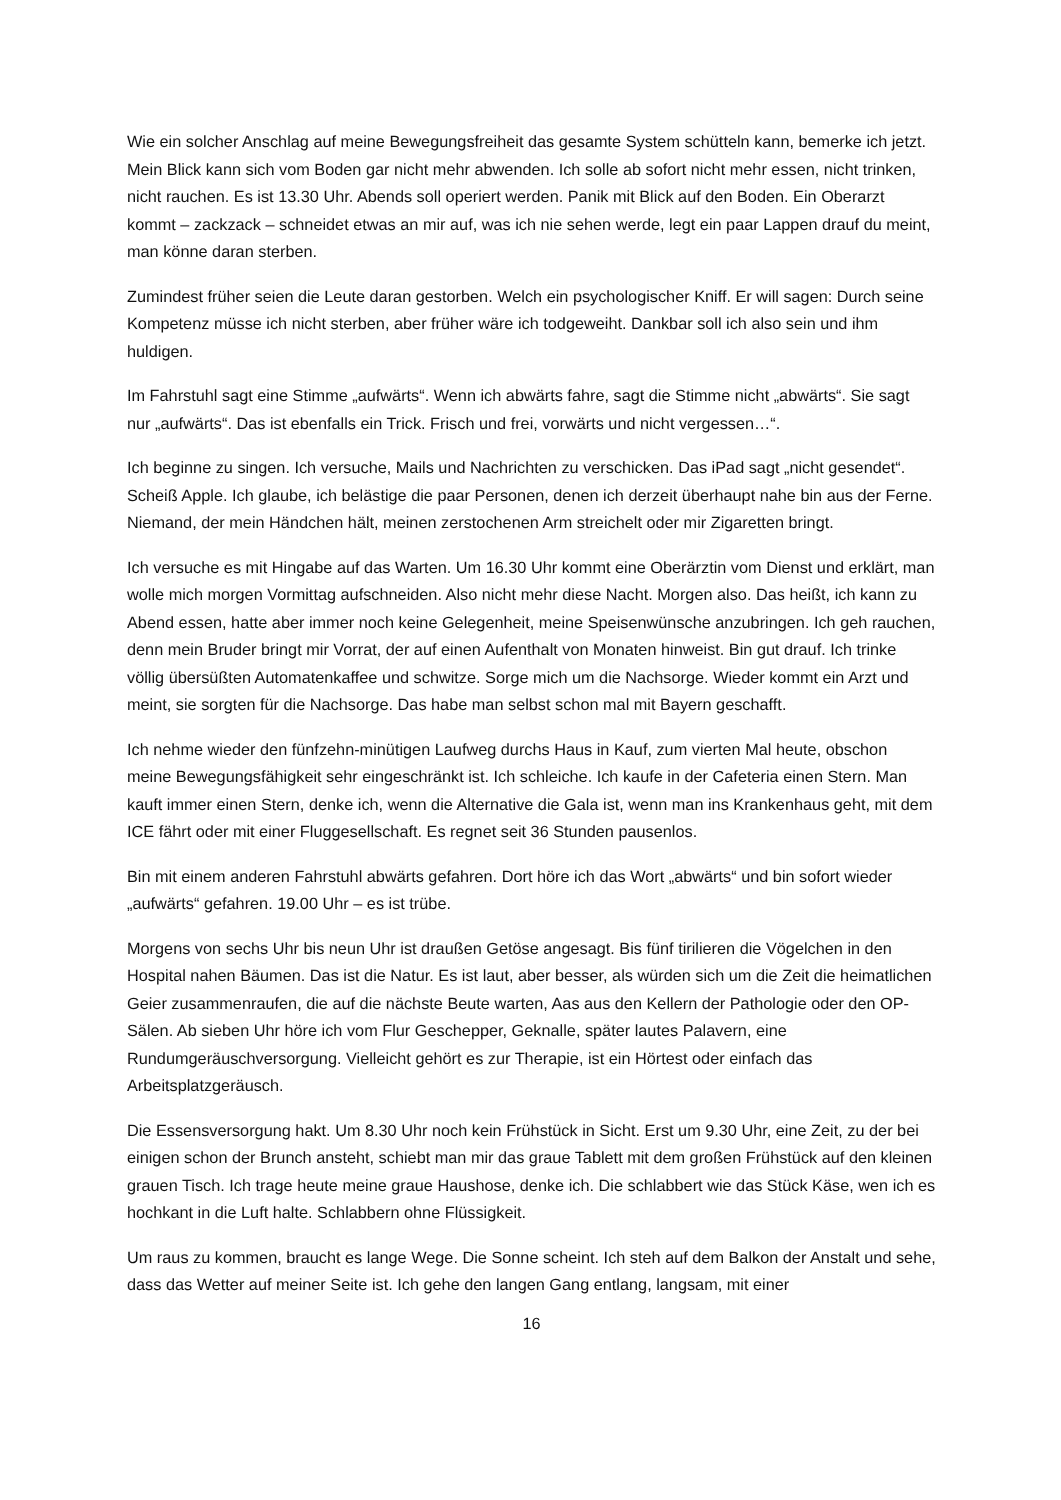Wie ein solcher Anschlag auf meine Bewegungsfreiheit das gesamte System schütteln kann, bemerke ich jetzt. Mein Blick kann sich vom Boden gar nicht mehr abwenden. Ich solle ab sofort nicht mehr essen, nicht trinken, nicht rauchen. Es ist 13.30 Uhr. Abends soll operiert werden. Panik mit Blick auf den Boden. Ein Oberarzt kommt – zackzack – schneidet etwas an mir auf, was ich nie sehen werde, legt ein paar Lappen drauf du meint, man könne daran sterben.
Zumindest früher seien die Leute daran gestorben. Welch ein psychologischer Kniff. Er will sagen: Durch seine Kompetenz müsse ich nicht sterben, aber früher wäre ich todgeweiht. Dankbar soll ich also sein und ihm huldigen.
Im Fahrstuhl sagt eine Stimme „aufwärts“. Wenn ich abwärts fahre, sagt die Stimme nicht „abwärts“. Sie sagt nur „aufwärts“. Das ist ebenfalls ein Trick. Frisch und frei, vorwärts und nicht vergessen…“.
Ich beginne zu singen. Ich versuche, Mails und Nachrichten zu verschicken. Das iPad sagt „nicht gesendet“. Scheiß Apple. Ich glaube, ich belästige die paar Personen, denen ich derzeit überhaupt nahe bin aus der Ferne. Niemand, der mein Händchen hält, meinen zerstochenen Arm streichelt oder mir Zigaretten bringt.
Ich versuche es mit Hingabe auf das Warten. Um 16.30 Uhr kommt eine Oberärztin vom Dienst und erklärt, man wolle mich morgen Vormittag aufschneiden. Also nicht mehr diese Nacht. Morgen also. Das heißt, ich kann zu Abend essen, hatte aber immer noch keine Gelegenheit, meine Speisenwünsche anzubringen. Ich geh rauchen, denn mein Bruder bringt mir Vorrat, der auf einen Aufenthalt von Monaten hinweist. Bin gut drauf. Ich trinke völlig übersüßten Automatenkaffee und schwitze. Sorge mich um die Nachsorge. Wieder kommt ein Arzt und meint, sie sorgten für die Nachsorge. Das habe man selbst schon mal mit Bayern geschafft.
Ich nehme wieder den fünfzehn-minütigen Laufweg durchs Haus in Kauf, zum vierten Mal heute, obschon meine Bewegungsfähigkeit sehr eingeschränkt ist. Ich schleiche. Ich kaufe in der Cafeteria einen Stern. Man kauft immer einen Stern, denke ich, wenn die Alternative die Gala ist, wenn man ins Krankenhaus geht, mit dem ICE fährt oder mit einer Fluggesellschaft. Es regnet seit 36 Stunden pausenlos.
Bin mit einem anderen Fahrstuhl abwärts gefahren. Dort höre ich das Wort „abwärts“ und bin sofort wieder „aufwärts“ gefahren. 19.00 Uhr – es ist trübe.
Morgens von sechs Uhr bis neun Uhr ist draußen Getöse angesagt. Bis fünf tirilieren die Vögelchen in den Hospital nahen Bäumen. Das ist die Natur. Es ist laut, aber besser, als würden sich um die Zeit die heimatlichen Geier zusammenraufen, die auf die nächste Beute warten, Aas aus den Kellern der Pathologie oder den OP-Sälen. Ab sieben Uhr höre ich vom Flur Geschepper, Geknalle, später lautes Palavern, eine Rundumgeräuschversorgung. Vielleicht gehört es zur Therapie, ist ein Hörtest oder einfach das Arbeitsplatzgeräusch.
Die Essensversorgung hakt. Um 8.30 Uhr noch kein Frühstück in Sicht. Erst um 9.30 Uhr, eine Zeit, zu der bei einigen schon der Brunch ansteht, schiebt man mir das graue Tablett mit dem großen Frühstück auf den kleinen grauen Tisch. Ich trage heute meine graue Haushose, denke ich. Die schlabbert wie das Stück Käse, wen ich es hochkant in die Luft halte. Schlabbern ohne Flüssigkeit.
Um raus zu kommen, braucht es lange Wege. Die Sonne scheint. Ich steh auf dem Balkon der Anstalt und sehe, dass das Wetter auf meiner Seite ist. Ich gehe den langen Gang entlang, langsam, mit einer
16